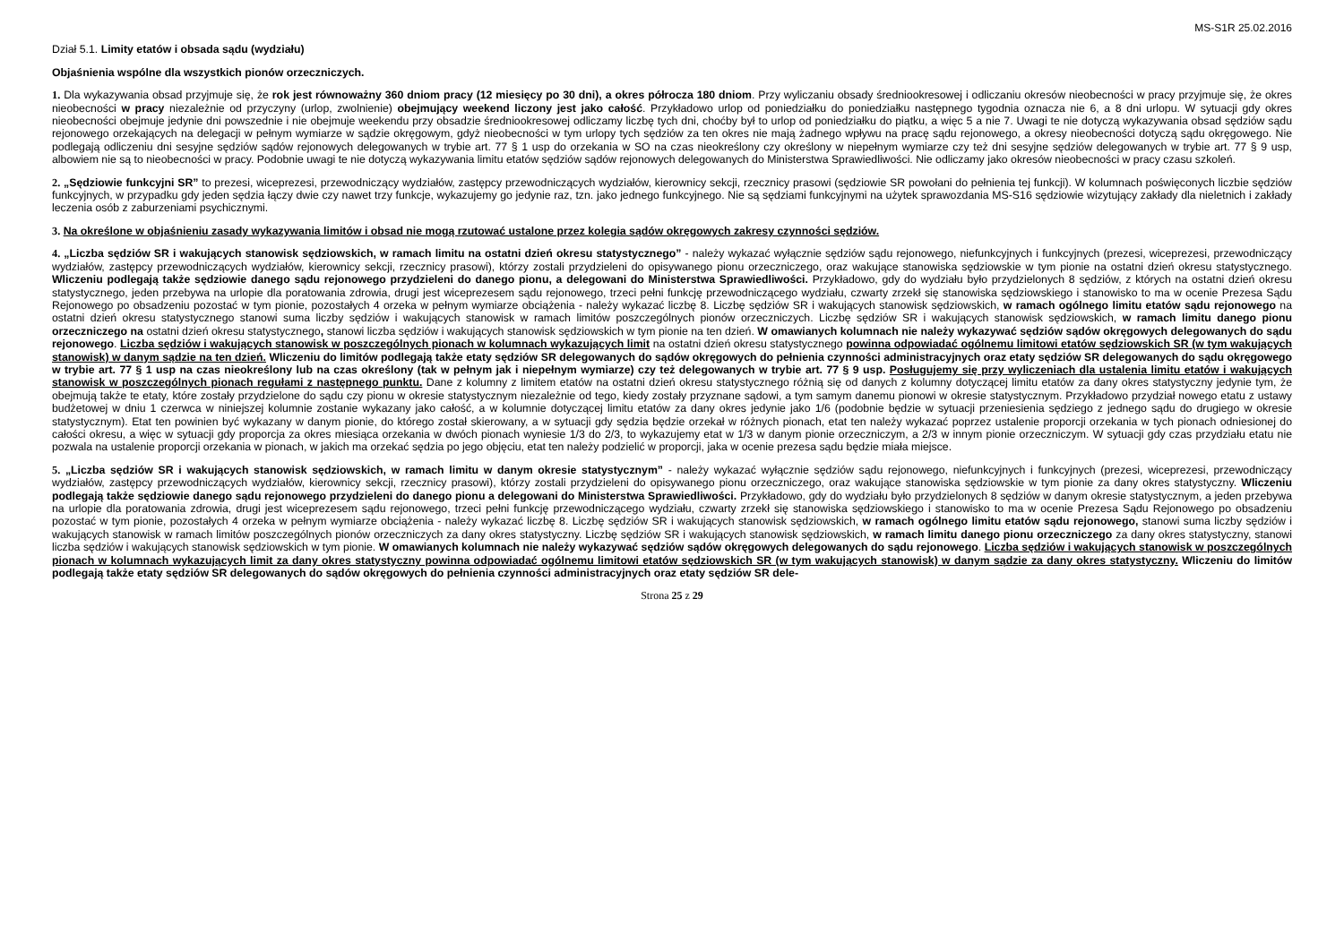MS-S1R 25.02.2016
Dział 5.1. Limity etatów i obsada sądu (wydziału)
Objaśnienia wspólne dla wszystkich pionów orzeczniczych.
1. Dla wykazywania obsad przyjmuje się, że rok jest równoważny 360 dniom pracy (12 miesięcy po 30 dni), a okres półrocza 180 dniom. Przy wyliczaniu obsady średniookresowej i odliczaniu okresów nieobecności w pracy przyjmuje się, że okres nieobecności w pracy niezależnie od przyczyny (urlop, zwolnienie) obejmujący weekend liczony jest jako całość. Przykładowo urlop od poniedziałku do poniedziałku następnego tygodnia oznacza nie 6, a 8 dni urlopu. W sytuacji gdy okres nieobecności obejmuje jedynie dni powszednie i nie obejmuje weekendu przy obsadzie średniookresowej odliczamy liczbę tych dni, choćby był to urlop od poniedziałku do piątku, a więc 5 a nie 7. Uwagi te nie dotyczą wykazywania obsad sędziów sądu rejonowego orzekających na delegacji w pełnym wymiarze w sądzie okręgowym, gdyż nieobecności w tym urlopy tych sędziów za ten okres nie mają żadnego wpływu na pracę sądu rejonowego, a okresy nieobecności dotyczą sądu okręgowego. Nie podlegają odliczeniu dni sesyjne sędziów sądów rejonowych delegowanych w trybie art. 77 § 1 usp do orzekania w SO na czas nieokreślony czy określony w niepełnym wymiarze czy też dni sesyjne sędziów delegowanych w trybie art. 77 § 9 usp, albowiem nie są to nieobecności w pracy. Podobnie uwagi te nie dotyczą wykazywania limitu etatów sędziów sądów rejonowych delegowanych do Ministerstwa Sprawiedliwości. Nie odliczamy jako okresów nieobecności w pracy czasu szkoleń.
2. „Sędziowie funkcyjni SR” to prezesi, wiceprezesi, przewodniczący wydziałów, zastępcy przewodniczących wydziałów, kierownicy sekcji, rzecznicy prasowi (sędziowie SR powołani do pełnienia tej funkcji). W kolumnach poświęconych liczbie sędziów funkcyjnych, w przypadku gdy jeden sędzia łączy dwie czy nawet trzy funkcje, wykazujemy go jedynie raz, tzn. jako jednego funkcyjnego. Nie są sędziami funkcyjnymi na użytek sprawozdania MS-S16 sędziowie wizytujący zakłady dla nieletnich i zakłady leczenia osób z zaburzeniami psychicznymi.
3. Na określone w objaśnieniu zasady wykazywania limitów i obsad nie mogą rzutować ustalone przez kolegia sądów okręgowych zakresy czynności sędziów.
4. „Liczba sędziów SR i wakujących stanowisk sędziowskich, w ramach limitu na ostatni dzień okresu statystycznego” - należy wykazać wyłącznie sędziów sądu rejonowego, niefunkcyjnych i funkcyjnych (prezesi, wiceprezesi, przewodniczący wydziałów, zastępcy przewodniczących wydziałów, kierownicy sekcji, rzecznicy prasowi), którzy zostali przydzieleni do opisywanego pionu orzeczniczego, oraz wakujące stanowiska sędziowskie w tym pionie na ostatni dzień okresu statystycznego. Wliczeniu podlegają także sędziowie danego sądu rejonowego przydzieleni do danego pionu, a delegowani do Ministerstwa Sprawiedliwości. Przykładowo, gdy do wydziału było przydzielonych 8 sędziów, z których na ostatni dzień okresu statystycznego, jeden przebywa na urlopie dla poratowania zdrowia, drugi jest wiceprezesem sądu rejonowego, trzeci pełni funkcję przewodniczącego wydziału, czwarty zrzekł się stanowiska sędziowskiego i stanowisko to ma w ocenie Prezesa Sądu Rejonowego po obsadzeniu pozostać w tym pionie, pozostałych 4 orzeka w pełnym wymiarze obciążenia - należy wykazać liczbę 8. Liczbę sędziów SR i wakujących stanowisk sędziowskich, w ramach ogólnego limitu etatów sądu rejonowego na ostatni dzień okresu statystycznego stanowi suma liczby sędziów i wakujących stanowisk w ramach limitów poszczególnych pionów orzeczniczych. Liczbę sędziów SR i wakujących stanowisk sędziowskich, w ramach limitu danego pionu orzeczniczego na ostatni dzień okresu statystycznego, stanowi liczba sędziów i wakujących stanowisk sędziowskich w tym pionie na ten dzień. W omawianych kolumnach nie należy wykazywać sędziów sądów okręgowych delegowanych do sądu rejonowego. Liczba sędziów i wakujących stanowisk w poszczególnych pionach w kolumnach wykazujących limit na ostatni dzień okresu statystycznego powinna odpowiadać ogólnemu limitowi etatów sędziowskich SR (w tym wakujących stanowisk) w danym sądzie na ten dzień. Wliczeniu do limitów podlegają także etaty sędziów SR delegowanych do sądów okręgowych do pełnienia czynności administracyjnych oraz etaty sędziów SR delegowanych do sądu okręgowego w trybie art. 77 § 1 usp na czas nieokreślony lub na czas określony (tak w pełnym jak i niepełnym wymiarze) czy też delegowanych w trybie art. 77 § 9 usp. Posługujemy się przy wyliczeniach dla ustalenia limitu etatów i wakujących stanowisk w poszczególnych pionach regułami z następnego punktu. Dane z kolumny z limitem etatów na ostatni dzień okresu statystycznego różnią się od danych z kolumny dotyczącej limitu etatów za dany okres statystyczny jedynie tym, że obejmują także te etaty, które zostały przydzielone do sądu czy pionu w okresie statystycznym niezależnie od tego, kiedy zostały przyznane sądowi, a tym samym danemu pionowi w okresie statystycznym. Przykładowo przydział nowego etatu z ustawy budżetowej w dniu 1 czerwca w niniejszej kolumnie zostanie wykazany jako całość, a w kolumnie dotyczącej limitu etatów za dany okres jedynie jako 1/6 (podobnie będzie w sytuacji przeniesienia sędziego z jednego sądu do drugiego w okresie statystycznym). Etat ten powinien być wykazany w danym pionie, do którego został skierowany, a w sytuacji gdy sędzia będzie orzekał w różnych pionach, etat ten należy wykazać poprzez ustalenie proporcji orzekania w tych pionach odniesionej do całości okresu, a więc w sytuacji gdy proporcja za okres miesiąca orzekania w dwóch pionach wyniesie 1/3 do 2/3, to wykazujemy etat w 1/3 w danym pionie orzeczniczym, a 2/3 w innym pionie orzeczniczym. W sytuacji gdy czas przydziału etatu nie pozwala na ustalenie proporcji orzekania w pionach, w jakich ma orzekać sędzia po jego objęciu, etat ten należy podzielić w proporcji, jaka w ocenie prezesa sądu będzie miała miejsce.
5. „Liczba sędziów SR i wakujących stanowisk sędziowskich, w ramach limitu w danym okresie statystycznym” - należy wykazać wyłącznie sędziów sądu rejonowego, niefunkcyjnych i funkcyjnych (prezesi, wiceprezesi, przewodniczący wydziałów, zastępcy przewodniczących wydziałów, kierownicy sekcji, rzecznicy prasowi), którzy zostali przydzieleni do opisywanego pionu orzeczniczego, oraz wakujące stanowiska sędziowskie w tym pionie za dany okres statystyczny. Wliczeniu podlegają także sędziowie danego sądu rejonowego przydzieleni do danego pionu a delegowani do Ministerstwa Sprawiedliwości. Przykładowo, gdy do wydziału było przydzielonych 8 sędziów w danym okresie statystycznym, a jeden przebywa na urlopie dla poratowania zdrowia, drugi jest wiceprezesem sądu rejonowego, trzeci pełni funkcję przewodniczącego wydziału, czwarty zrzekł się stanowiska sędziowskiego i stanowisko to ma w ocenie Prezesa Sądu Rejonowego po obsadzeniu pozostać w tym pionie, pozostałych 4 orzeka w pełnym wymiarze obciążenia - należy wykazać liczbę 8. Liczbę sędziów SR i wakujących stanowisk sędziowskich, w ramach ogólnego limitu etatów sądu rejonowego, stanowi suma liczby sędziów i wakujących stanowisk w ramach limitów poszczególnych pionów orzeczniczych za dany okres statystyczny. Liczbę sędziów SR i wakujących stanowisk sędziowskich, w ramach limitu danego pionu orzeczniczego za dany okres statystyczny, stanowi liczba sędziów i wakujących stanowisk sędziowskich w tym pionie. W omawianych kolumnach nie należy wykazywać sędziów sądów okręgowych delegowanych do sądu rejonowego. Liczba sędziów i wakujących stanowisk w poszczególnych pionach w kolumnach wykazujących limit za dany okres statystyczny powinna odpowiadać ogólnemu limitowi etatów sędziowskich SR (w tym wakujących stanowisk) w danym sądzie za dany okres statystyczny. Wliczeniu do limitów podlegają także etaty sędziów SR delegowanych do sądów okręgowych do pełnienia czynności administracyjnych oraz etaty sędziów SR dele-
Strona 25 z 29